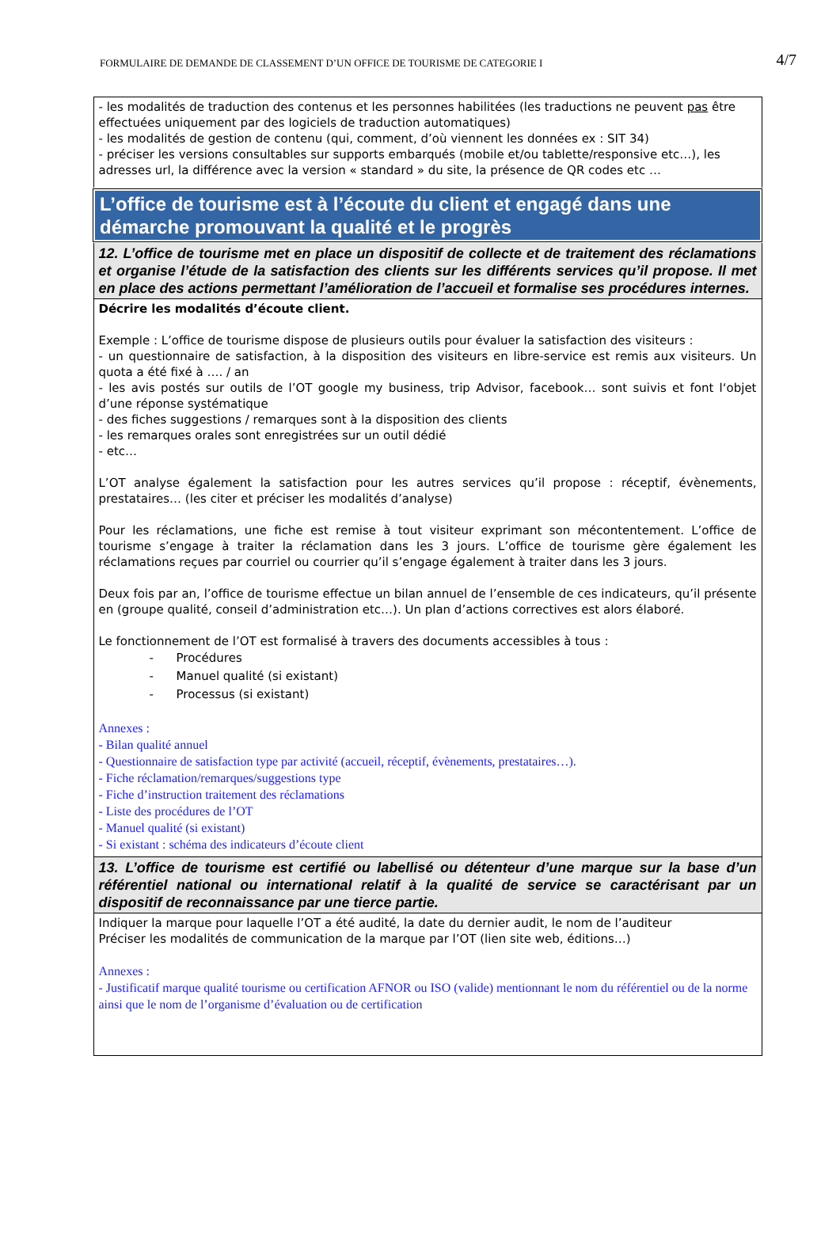FORMULAIRE DE DEMANDE DE CLASSEMENT D’UN OFFICE DE TOURISME DE CATEGORIE I 4/7
| - les modalités de traduction des contenus et les personnes habilitées (les traductions ne peuvent pas être effectuées uniquement par des logiciels de traduction automatiques) - les modalités de gestion de contenu (qui, comment, d’où viennent les données ex : SIT 34) - préciser les versions consultables sur supports embarqués (mobile et/ou tablette/responsive etc…), les adresses url, la différence avec la version « standard » du site, la présence de QR codes etc … |
| L’office de tourisme est à l’écoute du client et engagé dans une démarche promouvant la qualité et le progrès |
| 12. L’office de tourisme met en place un dispositif de collecte et de traitement des réclamations et organise l’étude de la satisfaction des clients sur les différents services qu’il propose. Il met en place des actions permettant l’amélioration de l’accueil et formalise ses procédures internes. |
| Décrire les modalités d’écoute client. Exemple : L’office de tourisme dispose de plusieurs outils pour évaluer la satisfaction des visiteurs : - un questionnaire de satisfaction, à la disposition des visiteurs en libre-service est remis aux visiteurs. Un quota a été fixé à …. / an - les avis postés sur outils de l’OT google my business, trip Advisor, facebook… sont suivis et font l‘objet d’une réponse systématique - des fiches suggestions / remarques sont à la disposition des clients - les remarques orales sont enregistrées sur un outil dédié - etc… L’OT analyse également la satisfaction pour les autres services qu’il propose : réceptif, évènements, prestataires… (les citer et préciser les modalités d’analyse) Pour les réclamations, une fiche est remise à tout visiteur exprimant son mécontentement. L’office de tourisme s’engage à traiter la réclamation dans les 3 jours. L’office de tourisme gère également les réclamations reçues par courriel ou courrier qu’il s’engage également à traiter dans les 3 jours. Deux fois par an, l’office de tourisme effectue un bilan annuel de l’ensemble de ces indicateurs, qu’il présente en (groupe qualité, conseil d’administration etc…). Un plan d’actions correctives est alors élaboré. Le fonctionnement de l’OT est formalisé à travers des documents accessibles à tous : - Procédures - Manuel qualité (si existant) - Processus (si existant) Annexes : - Bilan qualité annuel - Questionnaire de satisfaction type par activité (accueil, réceptif, évènements, prestataires…). - Fiche réclamation/remarques/suggestions type - Fiche d’instruction traitement des réclamations - Liste des procédures de l’OT - Manuel qualité (si existant) - Si existant : schéma des indicateurs d’écoute client |
| 13. L’office de tourisme est certifié ou labellisé ou détenteur d’une marque sur la base d’un référentiel national ou international relatif à la qualité de service se caractérisant par un dispositif de reconnaissance par une tierce partie. |
| Indiquer la marque pour laquelle l’OT a été audité, la date du dernier audit, le nom de l’auditeur Préciser les modalités de communication de la marque par l’OT (lien site web, éditions…) Annexes : - Justificatif marque qualité tourisme ou certification AFNOR ou ISO (valide) mentionnant le nom du référentiel ou de la norme ainsi que le nom de l’organisme d’évaluation ou de certification |